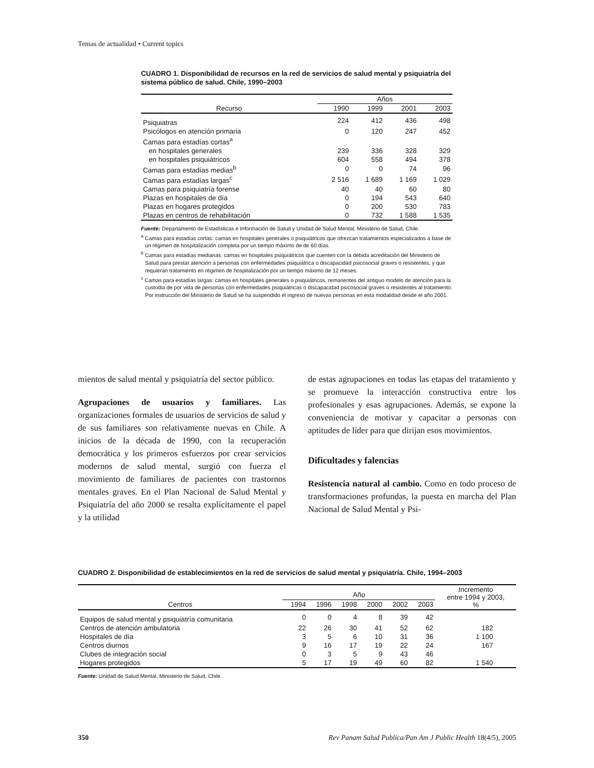Temas de actualidad • Current topics
CUADRO 1. Disponibilidad de recursos en la red de servicios de salud mental y psiquiatría del sistema público de salud. Chile, 1990–2003
| | Años | | | |
| --- | --- | --- | --- | --- |
| Recurso | 1990 | 1999 | 2001 | 2003 |
| Psiquiatras | 224 | 412 | 436 | 498 |
| Psicólogos en atención primaria | 0 | 120 | 247 | 452 |
| Camas para estadías cortas<sup>a</sup> | | | | |
| en hospitales generales | 239 | 336 | 328 | 329 |
| en hospitales psiquiátricos | 604 | 558 | 494 | 378 |
| Camas para estadías medias<sup>b</sup> | 0 | 0 | 74 | 96 |
| Camas para estadías largas<sup>c</sup> | 2 516 | 1 689 | 1 169 | 1 029 |
| Camas para psiquiatría forense | 40 | 40 | 60 | 80 |
| Plazas en hospitales de día | 0 | 194 | 543 | 640 |
| Plazas en hogares protegidos | 0 | 200 | 530 | 783 |
| Plazas en centros de rehabilitación | 0 | 732 | 1 588 | 1 535 |
Fuente: Departamento de Estadísticas e Información de Salud y Unidad de Salud Mental, Ministerio de Salud, Chile.
<sup>a</sup> Camas para estadías cortas: camas en hospitales generales o psiquiátricos que ofrezcan tratamientos especializados a base de un régimen de hospitalización completa por un tiempo máximo de de 60 días.
<sup>b</sup> Camas para estadías medianas: camas en hospitales psiquiátricos que cuenten con la debida acreditación del Ministerio de Salud para prestar atención a personas con enfermedades psiquiátrica o discapacidad psicosocial graves o resistentes, y que requieran tratamiento en régimen de hospitalización por un tiempo máximo de 12 meses.
<sup>c</sup> Camas para estadías largas: camas en hospitales generales o psiquiátricos, remanentes del antiguo modelo de atención para la custodia de por vida de personas con enfermedades psiquiátricas o discapacidad psicosocial graves o resistentes al tratamiento. Por instrucción del Ministerio de Salud se ha suspendido el ingreso de nuevas personas en esta modalidad desde el año 2001.
mientos de salud mental y psiquiatría del sector público.
Agrupaciones de usuarios y familiares. Las organizaciones formales de usuarios de servicios de salud y de sus familiares son relativamente nuevas en Chile. A inicios de la década de 1990, con la recuperación democrática y los primeros esfuerzos por crear servicios modernos de salud mental, surgió con fuerza el movimiento de familiares de pacientes con trastornos mentales graves. En el Plan Nacional de Salud Mental y Psiquiatría del año 2000 se resalta explícitamente el papel y la utilidad
de estas agrupaciones en todas las etapas del tratamiento y se promueve la interacción constructiva entre los profesionales y esas agrupaciones. Además, se expone la conveniencia de motivar y capacitar a personas con aptitudes de líder para que dirijan esos movimientos.
Dificultades y falencias
Resistencia natural al cambio. Como en todo proceso de transformaciones profundas, la puesta en marcha del Plan Nacional de Salud Mental y Psi-
CUADRO 2. Disponibilidad de establecimientos en la red de servicios de salud mental y psiquiatría. Chile, 1994–2003
| | Año | | | | | | Incremento entre 1994 y 2003, % |
| --- | --- | --- | --- | --- | --- | --- | --- |
| Centros | 1994 | 1996 | 1998 | 2000 | 2002 | 2003 | |
| Equipos de salud mental y psiquiatría comunitaria | 0 | 0 | 4 | 8 | 39 | 42 | |
| Centros de atención ambulatoria | 22 | 26 | 30 | 41 | 52 | 62 | 182 |
| Hospitales de día | 3 | 5 | 6 | 10 | 31 | 36 | 1 100 |
| Centros diurnos | 9 | 16 | 17 | 19 | 22 | 24 | 167 |
| Clubes de integración social | 0 | 3 | 5 | 9 | 43 | 46 | |
| Hogares protegidos | 5 | 17 | 19 | 49 | 60 | 82 | 1 540 |
Fuente: Unidad de Salud Mental, Ministerio de Salud, Chile.
350 Rev Panam Salud Publica/Pan Am J Public Health 18(4/5), 2005